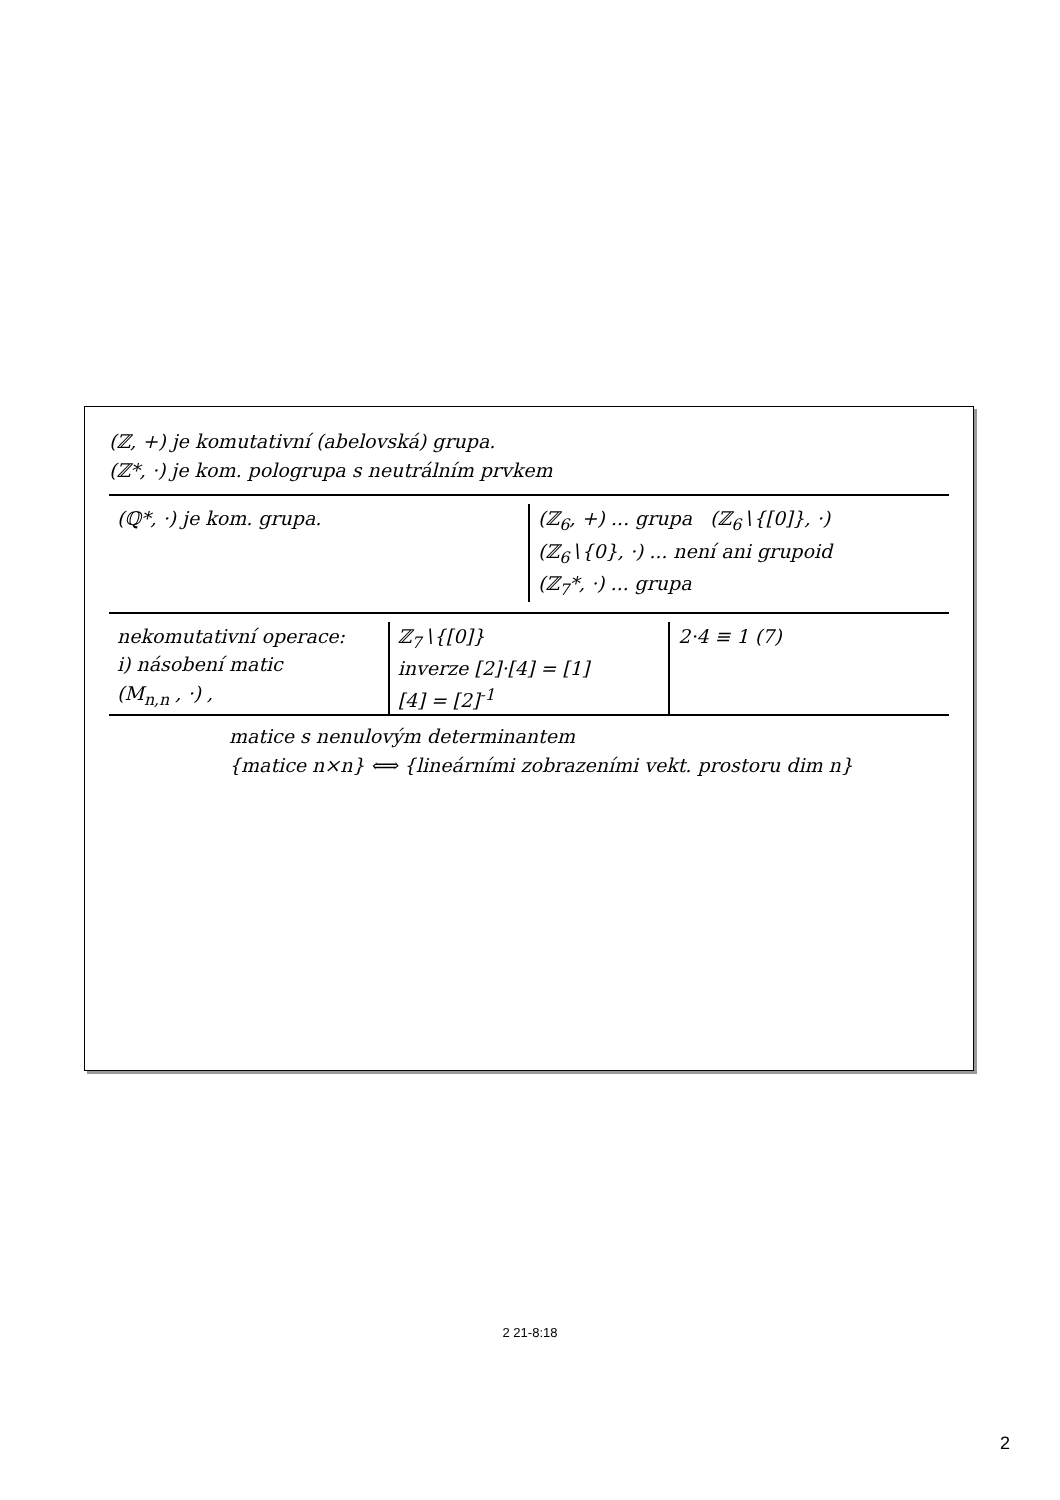(ℤ, +) je komutativní (abelovská) grupa.
(ℤ*, ·) je kom. pologrupa s neutrálním prvkem
(ℚ*, ·) je kom. grupa. (ℤ<sub>6</sub>, +) ... grupa (ℤ<sub>6</sub>∖{[0]}, ·)
(ℤ<sub>6</sub>∖{0}, ·) ... není ani grupoid
(ℤ<sub>7</sub>*, ·) ... grupa
nekomutativní operace:
i) násobení matic
(M<sub>n,n</sub> , ·) ,
ℤ<sub>7</sub>∖{[0]}
inverze [2]·[4] = [1]
[4] = [2]<sup>-1</sup>
2·4 ≡ 1 (7)
matice s nenulovým determinantem
{matice n×n} ⟺ {lineárními zobrazeními vekt. prostoru dim n}
2 21-8:18
2